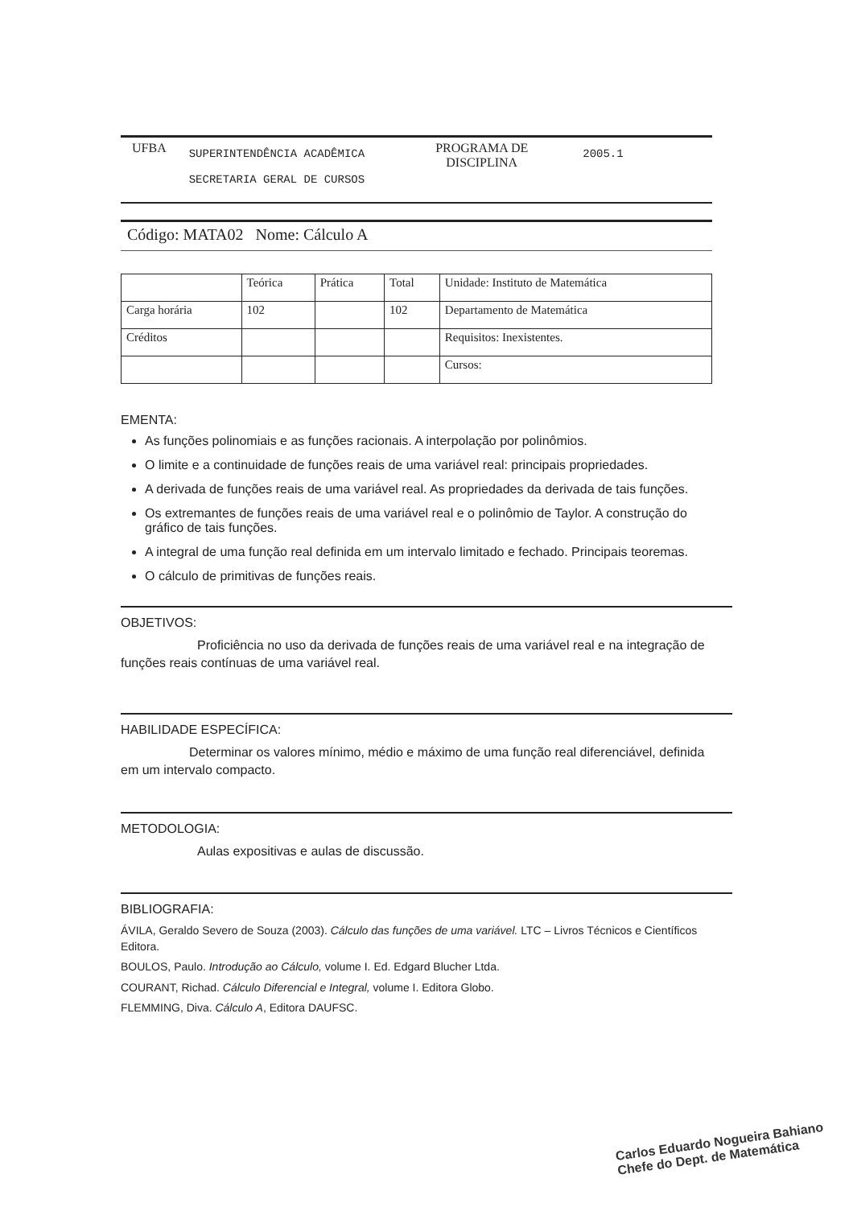UFBA
SUPERINTENDÊNCIA ACADÊMICA
SECRETARIA GERAL DE CURSOS
PROGRAMA DE
DISCIPLINA
2005.1
Código: MATA02 Nome: Cálculo A
| | Teórica | Prática | Total | Unidade: Instituto de Matemática |
| Carga horária | 102 | | 102 | Departamento de Matemática |
| Créditos | | | | Requisitos: Inexistentes. |
| | | | | Cursos: |
EMENTA:
As funções polinomiais e as funções racionais. A interpolação por polinômios.
O limite e a continuidade de funções reais de uma variável real: principais propriedades.
A derivada de funções reais de uma variável real. As propriedades da derivada de tais funções.
Os extremantes de funções reais de uma variável real e o polinômio de Taylor. A construção do gráfico de tais funções.
A integral de uma função real definida em um intervalo limitado e fechado. Principais teoremas.
O cálculo de primitivas de funções reais.
OBJETIVOS:
Proficiência no uso da derivada de funções reais de uma variável real e na integração de funções reais contínuas de uma variável real.
HABILIDADE ESPECÍFICA:
Determinar os valores mínimo, médio e máximo de uma função real diferenciável, definida em um intervalo compacto.
METODOLOGIA:
Aulas expositivas e aulas de discussão.
BIBLIOGRAFIA:
ÁVILA, Geraldo Severo de Souza (2003). Cálculo das funções de uma variável. LTC – Livros Técnicos e Científicos Editora.
BOULOS, Paulo. Introdução ao Cálculo, volume I. Ed. Edgard Blucher Ltda.
COURANT, Richad. Cálculo Diferencial e Integral, volume I. Editora Globo.
FLEMMING, Diva. Cálculo A, Editora DAUFSC.
Carlos Eduardo Nogueira Bahiano
Chefe do Dept. de Matemática